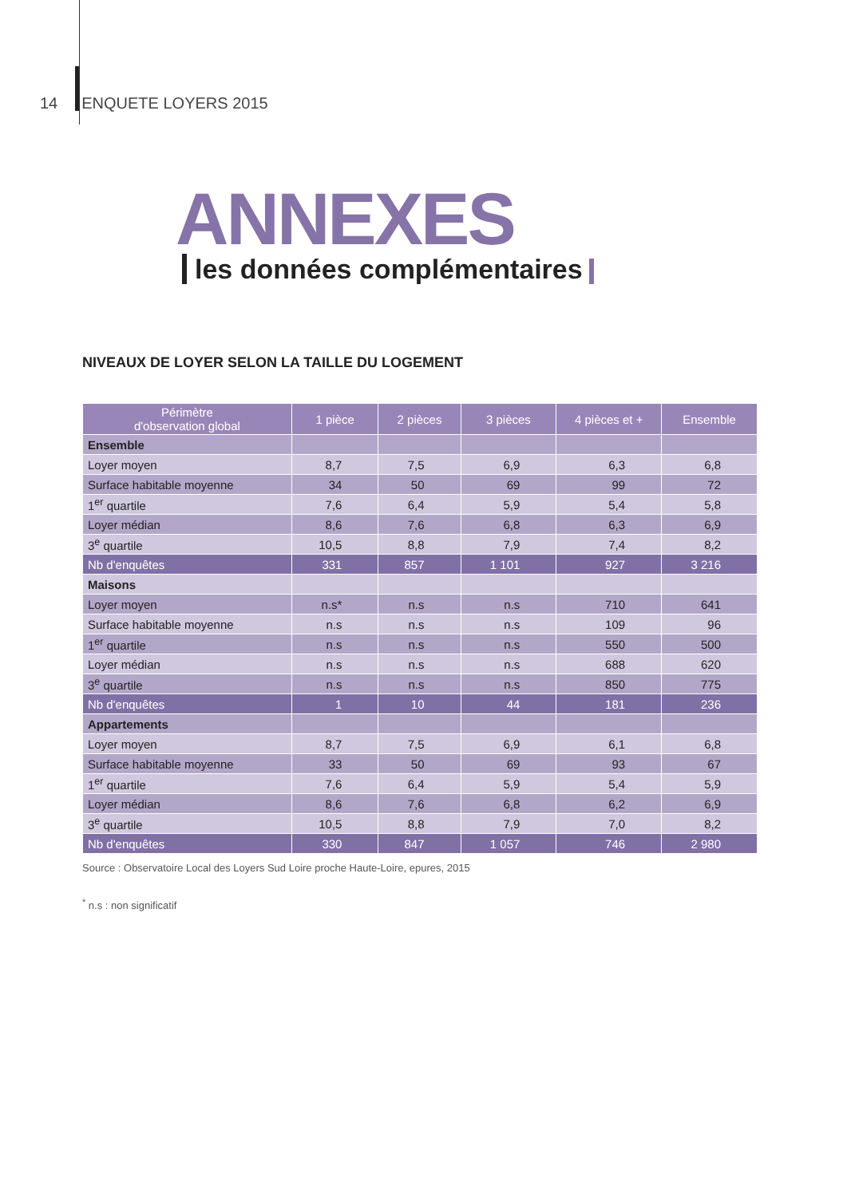14 ENQUETE LOYERS 2015
ANNEXES
les données complémentaires
NIVEAUX DE LOYER SELON LA TAILLE DU LOGEMENT
| Périmètre d'observation global | 1 pièce | 2 pièces | 3 pièces | 4 pièces et + | Ensemble |
| --- | --- | --- | --- | --- | --- |
| Ensemble | | | | | |
| Loyer moyen | 8,7 | 7,5 | 6,9 | 6,3 | 6,8 |
| Surface habitable moyenne | 34 | 50 | 69 | 99 | 72 |
| 1<sup>er</sup> quartile | 7,6 | 6,4 | 5,9 | 5,4 | 5,8 |
| Loyer médian | 8,6 | 7,6 | 6,8 | 6,3 | 6,9 |
| 3<sup>e</sup> quartile | 10,5 | 8,8 | 7,9 | 7,4 | 8,2 |
| Nb d'enquêtes | 331 | 857 | 1 101 | 927 | 3 216 |
| Maisons | | | | | |
| Loyer moyen | n.s* | n.s | n.s | 710 | 641 |
| Surface habitable moyenne | n.s | n.s | n.s | 109 | 96 |
| 1<sup>er</sup> quartile | n.s | n.s | n.s | 550 | 500 |
| Loyer médian | n.s | n.s | n.s | 688 | 620 |
| 3<sup>e</sup> quartile | n.s | n.s | n.s | 850 | 775 |
| Nb d'enquêtes | 1 | 10 | 44 | 181 | 236 |
| Appartements | | | | | |
| Loyer moyen | 8,7 | 7,5 | 6,9 | 6,1 | 6,8 |
| Surface habitable moyenne | 33 | 50 | 69 | 93 | 67 |
| 1<sup>er</sup> quartile | 7,6 | 6,4 | 5,9 | 5,4 | 5,9 |
| Loyer médian | 8,6 | 7,6 | 6,8 | 6,2 | 6,9 |
| 3<sup>e</sup> quartile | 10,5 | 8,8 | 7,9 | 7,0 | 8,2 |
| Nb d'enquêtes | 330 | 847 | 1 057 | 746 | 2 980 |
Source : Observatoire Local des Loyers Sud Loire proche Haute-Loire, epures, 2015
<sup>*</sup> n.s : non significatif